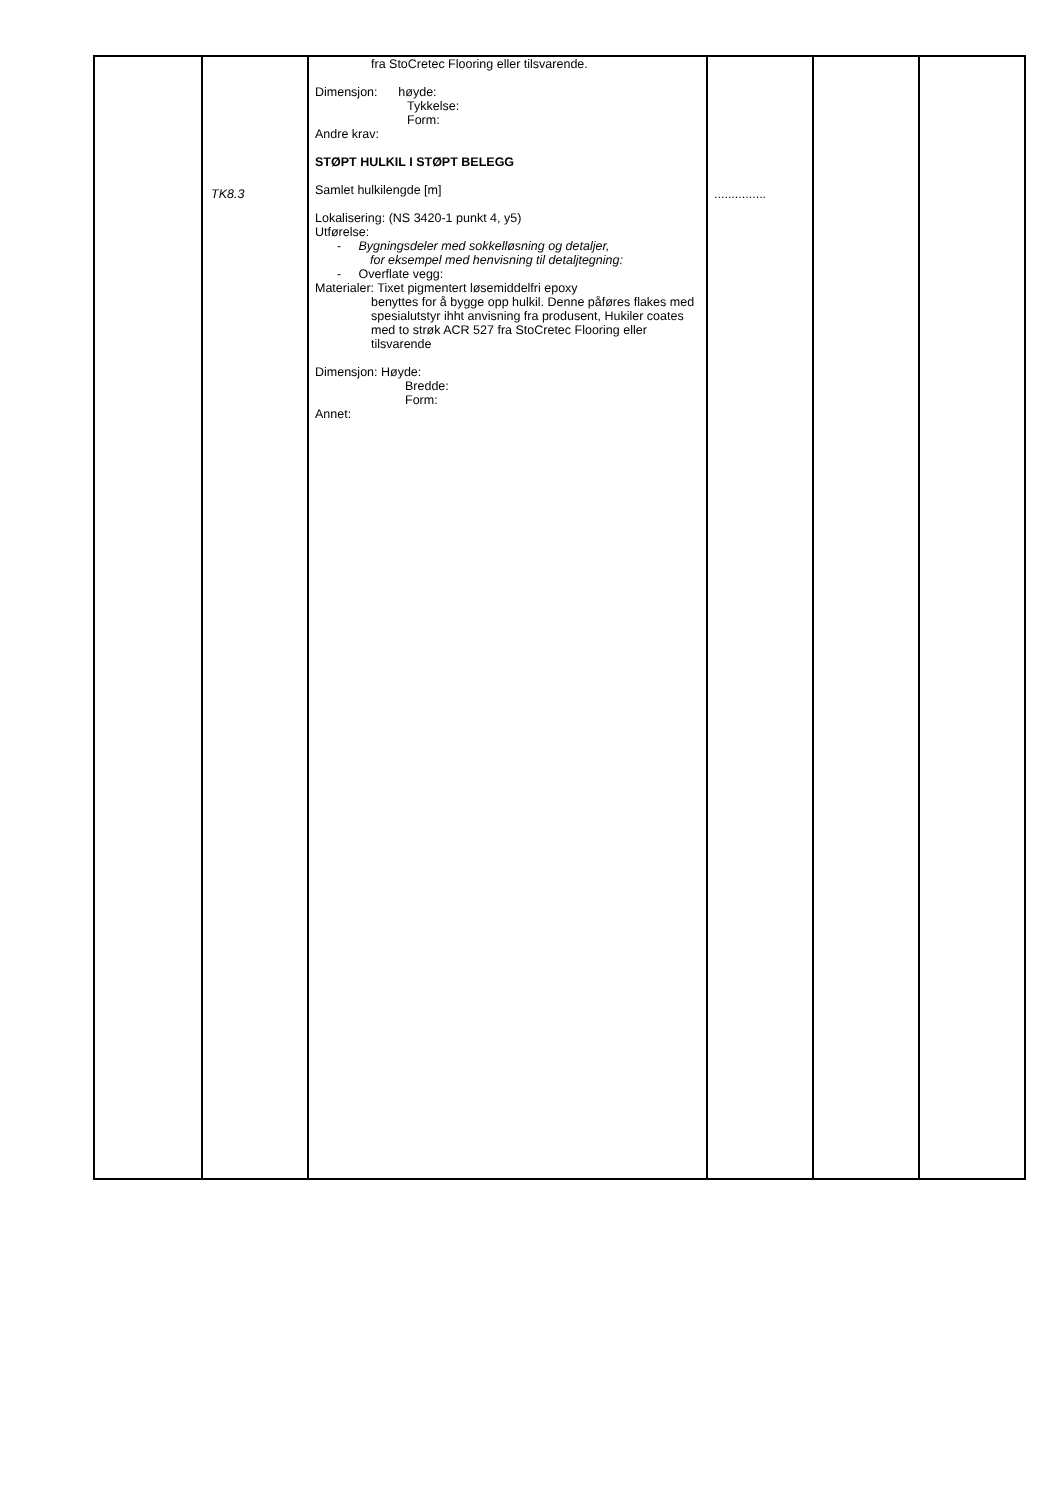| | TK8.3 | fra StoCretec Flooring eller tilsvarende. Dimensjon: høyde: Tykkelse: Form: Andre krav: STØPT HULKIL I STØPT BELEGG Samlet hulkilengde [m] Lokalisering: (NS 3420-1 punkt 4, y5) Utførelse: - Bygningsdeler med sokkelløsning og detaljer, for eksempel med henvisning til detaljtegning: - Overflate vegg: Materialer: Tixet pigmentert løsemiddelfri epoxy benyttes for å bygge opp hulkil. Denne påføres flakes med spesialutstyr ihht anvisning fra produsent, Hukiler coates med to strøk ACR 527 fra StoCretec Flooring eller tilsvarende Dimensjon: Høyde: Bredde: Form: Annet: | ............... | | |